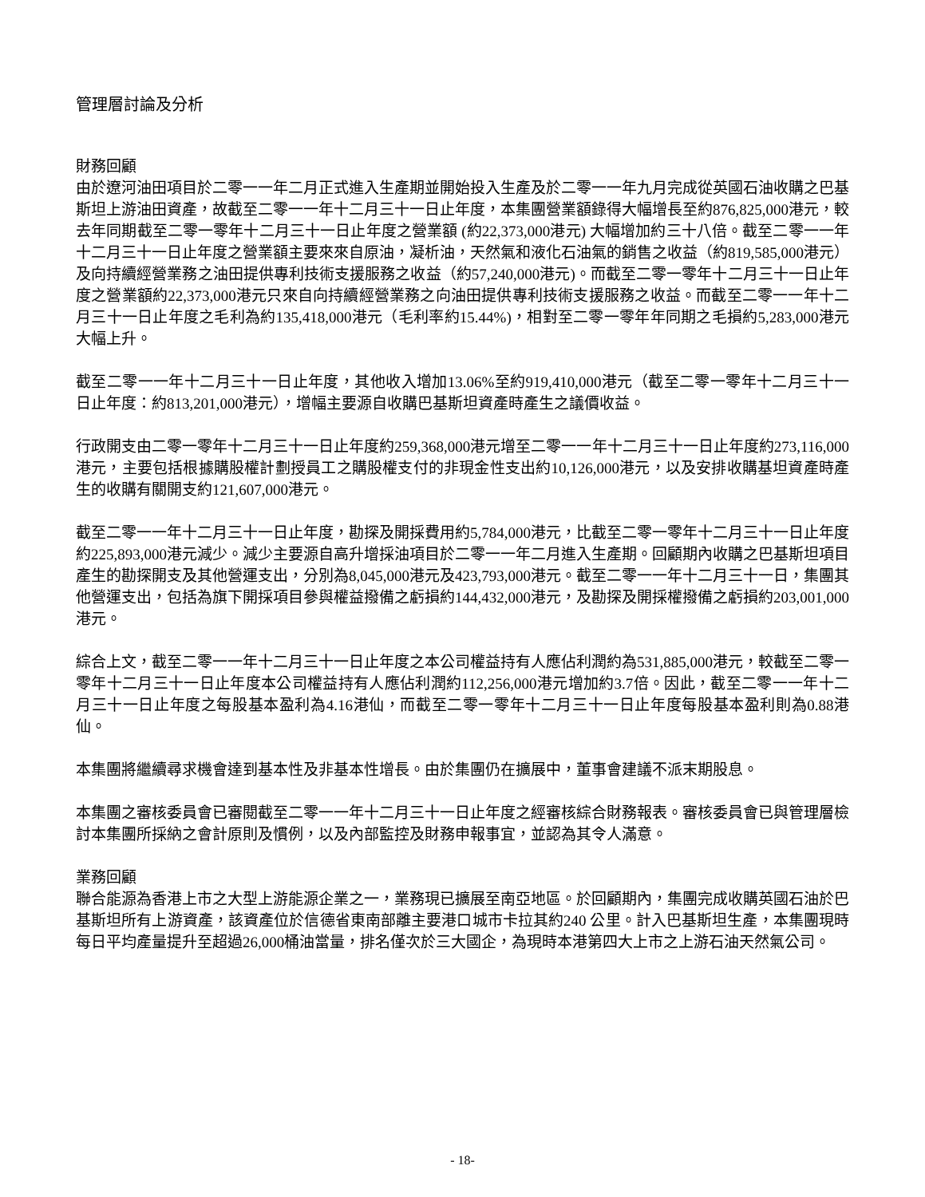管理層討論及分析
財務回顧
由於遼河油田項目於二零一一年二月正式進入生產期並開始投入生產及於二零一一年九月完成從英國石油收購之巴基斯坦上游油田資產，故截至二零一一年十二月三十一日止年度，本集團營業額錄得大幅增長至約876,825,000港元，較去年同期截至二零一零年十二月三十一日止年度之營業額 (約22,373,000港元) 大幅增加約三十八倍。截至二零一一年十二月三十一日止年度之營業額主要來來自原油，凝析油，天然氣和液化石油氣的銷售之收益（約819,585,000港元）及向持續經營業務之油田提供專利技術支援服務之收益（約57,240,000港元)。而截至二零一零年十二月三十一日止年度之營業額約22,373,000港元只來自向持續經營業務之向油田提供專利技術支援服務之收益。而截至二零一一年十二月三十一日止年度之毛利為約135,418,000港元（毛利率約15.44%)，相對至二零一零年年同期之毛損約5,283,000港元大幅上升。
截至二零一一年十二月三十一日止年度，其他收入增加13.06%至約919,410,000港元（截至二零一零年十二月三十一日止年度：約813,201,000港元），增幅主要源自收購巴基斯坦資產時產生之議價收益。
行政開支由二零一零年十二月三十一日止年度約259,368,000港元增至二零一一年十二月三十一日止年度約273,116,000港元，主要包括根據購股權計劃授員工之購股權支付的非現金性支出約10,126,000港元，以及安排收購基坦資產時產生的收購有關開支約121,607,000港元。
截至二零一一年十二月三十一日止年度，勘探及開採費用約5,784,000港元，比截至二零一零年十二月三十一日止年度約225,893,000港元減少。減少主要源自高升增採油項目於二零一一年二月進入生產期。回顧期內收購之巴基斯坦項目產生的勘探開支及其他營運支出，分別為8,045,000港元及423,793,000港元。截至二零一一年十二月三十一日，集團其他營運支出，包括為旗下開採項目參與權益撥備之虧損約144,432,000港元，及勘探及開採權撥備之虧損約203,001,000港元。
綜合上文，截至二零一一年十二月三十一日止年度之本公司權益持有人應佔利潤約為531,885,000港元，較截至二零一零年十二月三十一日止年度本公司權益持有人應佔利潤約112,256,000港元增加約3.7倍。因此，截至二零一一年十二月三十一日止年度之每股基本盈利為4.16港仙，而截至二零一零年十二月三十一日止年度每股基本盈利則為0.88港仙。
本集團將繼續尋求機會達到基本性及非基本性增長。由於集團仍在擴展中，董事會建議不派末期股息。
本集團之審核委員會已審閱截至二零一一年十二月三十一日止年度之經審核綜合財務報表。審核委員會已與管理層檢討本集團所採納之會計原則及慣例，以及內部監控及財務申報事宜，並認為其令人滿意。
業務回顧
聯合能源為香港上市之大型上游能源企業之一，業務現已擴展至南亞地區。於回顧期內，集團完成收購英國石油於巴基斯坦所有上游資產，該資產位於信德省東南部離主要港口城市卡拉其約240 公里。計入巴基斯坦生產，本集團現時每日平均產量提升至超過26,000桶油當量，排名僅次於三大國企，為現時本港第四大上市之上游石油天然氣公司。
- 18-